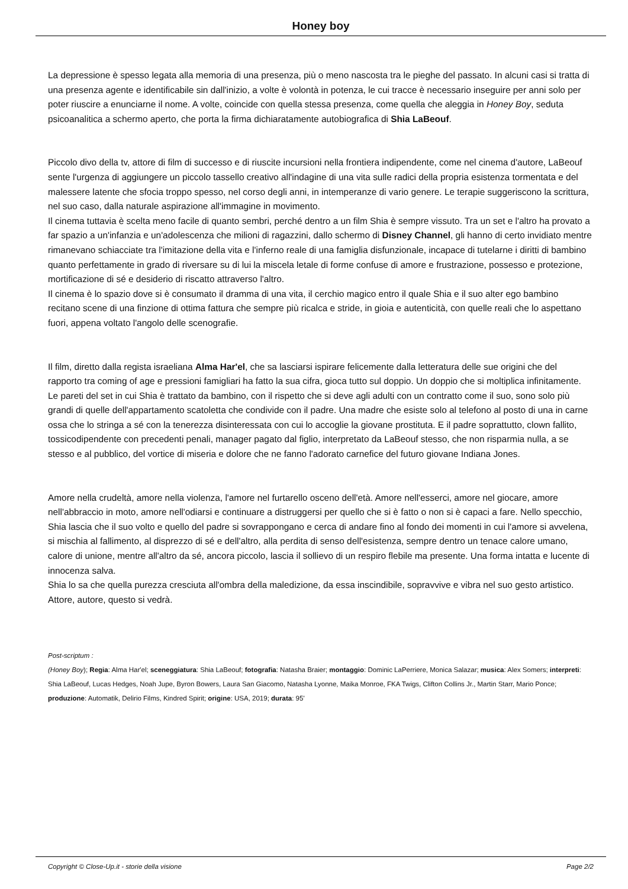Honey boy
La depressione è spesso legata alla memoria di una presenza, più o meno nascosta tra le pieghe del passato. In alcuni casi si tratta di una presenza agente e identificabile sin dall'inizio, a volte è volontà in potenza, le cui tracce è necessario inseguire per anni solo per poter riuscire a enunciarne il nome. A volte, coincide con quella stessa presenza, come quella che aleggia in Honey Boy, seduta psicoanalitica a schermo aperto, che porta la firma dichiaratamente autobiografica di Shia LaBeouf.
Piccolo divo della tv, attore di film di successo e di riuscite incursioni nella frontiera indipendente, come nel cinema d'autore, LaBeouf sente l'urgenza di aggiungere un piccolo tassello creativo all'indagine di una vita sulle radici della propria esistenza tormentata e del malessere latente che sfocia troppo spesso, nel corso degli anni, in intemperanze di vario genere. Le terapie suggeriscono la scrittura, nel suo caso, dalla naturale aspirazione all'immagine in movimento.
Il cinema tuttavia è scelta meno facile di quanto sembri, perché dentro a un film Shia è sempre vissuto. Tra un set e l'altro ha provato a far spazio a un'infanzia e un'adolescenza che milioni di ragazzini, dallo schermo di Disney Channel, gli hanno di certo invidiato mentre rimanevano schiacciate tra l'imitazione della vita e l'inferno reale di una famiglia disfunzionale, incapace di tutelarne i diritti di bambino quanto perfettamente in grado di riversare su di lui la miscela letale di forme confuse di amore e frustrazione, possesso e protezione, mortificazione di sé e desiderio di riscatto attraverso l'altro.
Il cinema è lo spazio dove si è consumato il dramma di una vita, il cerchio magico entro il quale Shia e il suo alter ego bambino recitano scene di una finzione di ottima fattura che sempre più ricalca e stride, in gioia e autenticità, con quelle reali che lo aspettano fuori, appena voltato l'angolo delle scenografie.
Il film, diretto dalla regista israeliana Alma Har'el, che sa lasciarsi ispirare felicemente dalla letteratura delle sue origini che del rapporto tra coming of age e pressioni famigliari ha fatto la sua cifra, gioca tutto sul doppio. Un doppio che si moltiplica infinitamente. Le pareti del set in cui Shia è trattato da bambino, con il rispetto che si deve agli adulti con un contratto come il suo, sono solo più grandi di quelle dell'appartamento scatoletta che condivide con il padre. Una madre che esiste solo al telefono al posto di una in carne ossa che lo stringa a sé con la tenerezza disinteressata con cui lo accoglie la giovane prostituta. E il padre soprattutto, clown fallito, tossicodipendente con precedenti penali, manager pagato dal figlio, interpretato da LaBeouf stesso, che non risparmia nulla, a se stesso e al pubblico, del vortice di miseria e dolore che ne fanno l'adorato carnefice del futuro giovane Indiana Jones.
Amore nella crudeltà, amore nella violenza, l'amore nel furtarello osceno dell'età. Amore nell'esserci, amore nel giocare, amore nell'abbraccio in moto, amore nell'odiarsi e continuare a distruggersi per quello che si è fatto o non si è capaci a fare. Nello specchio, Shia lascia che il suo volto e quello del padre si sovrappongano e cerca di andare fino al fondo dei momenti in cui l'amore si avvelena, si mischia al fallimento, al disprezzo di sé e dell'altro, alla perdita di senso dell'esistenza, sempre dentro un tenace calore umano, calore di unione, mentre all'altro da sé, ancora piccolo, lascia il sollievo di un respiro flebile ma presente. Una forma intatta e lucente di innocenza salva.
Shia lo sa che quella purezza cresciuta all'ombra della maledizione, da essa inscindibile, sopravvive e vibra nel suo gesto artistico. Attore, autore, questo si vedrà.
Post-scriptum :
(Honey Boy); Regia: Alma Har'el; sceneggiatura: Shia LaBeouf; fotografia: Natasha Braier; montaggio: Dominic LaPerriere, Monica Salazar; musica: Alex Somers; interpreti: Shia LaBeouf, Lucas Hedges, Noah Jupe, Byron Bowers, Laura San Giacomo, Natasha Lyonne, Maika Monroe, FKA Twigs, Clifton Collins Jr., Martin Starr, Mario Ponce; produzione: Automatik, Delirio Films, Kindred Spirit; origine: USA, 2019; durata: 95'
Copyright © Close-Up.it - storie della visione Page 2/2